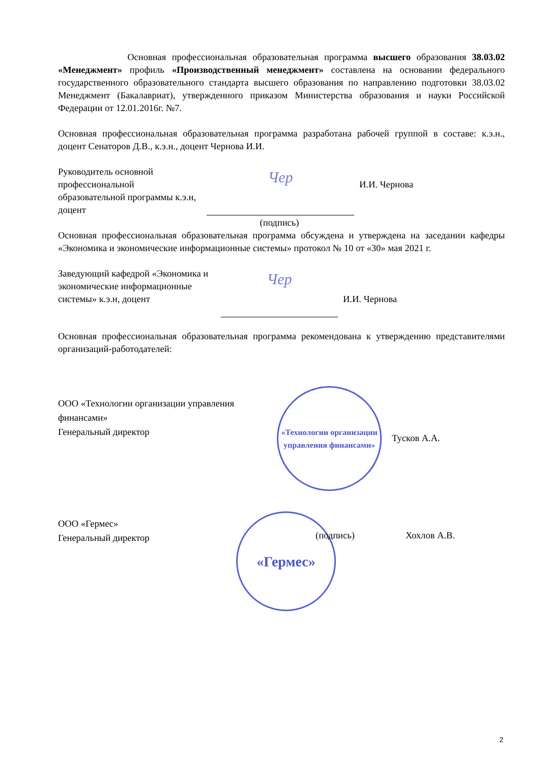Основная профессиональная образовательная программа высшего образования 38.03.02 «Менеджмент» профиль «Производственный менеджмент» составлена на основании федерального государственного образовательного стандарта высшего образования по направлению подготовки 38.03.02 Менеджмент (Бакалавриат), утвержденного приказом Министерства образования и науки Российской Федерации от 12.01.2016г. №7.
Основная профессиональная образовательная программа разработана рабочей группой в составе: к.э.н., доцент Сенаторов Д.В., к.э.н., доцент Чернова И.И.
Руководитель основной профессиональной образовательной программы к.э.н, доцент
Чер
И.И. Чернова
(подпись)
Основная профессиональная образовательная программа обсуждена и утверждена на заседании кафедры «Экономика и экономические информационные системы» протокол № 10 от «30» мая 2021 г.
Заведующий кафедрой «Экономика и экономические информационные системы» к.э.н, доцент
Чер
И.И. Чернова
Основная профессиональная образовательная программа рекомендована к утверждению представителями организаций-работодателей:
ООО «Технологии организации управления финансами»
Генеральный директор
«Технологии организации управления финансами»
Тусков А.А.
ООО «Гермес»
Генеральный директор
«Гермес»
(подпись) Хохлов А.В.
2